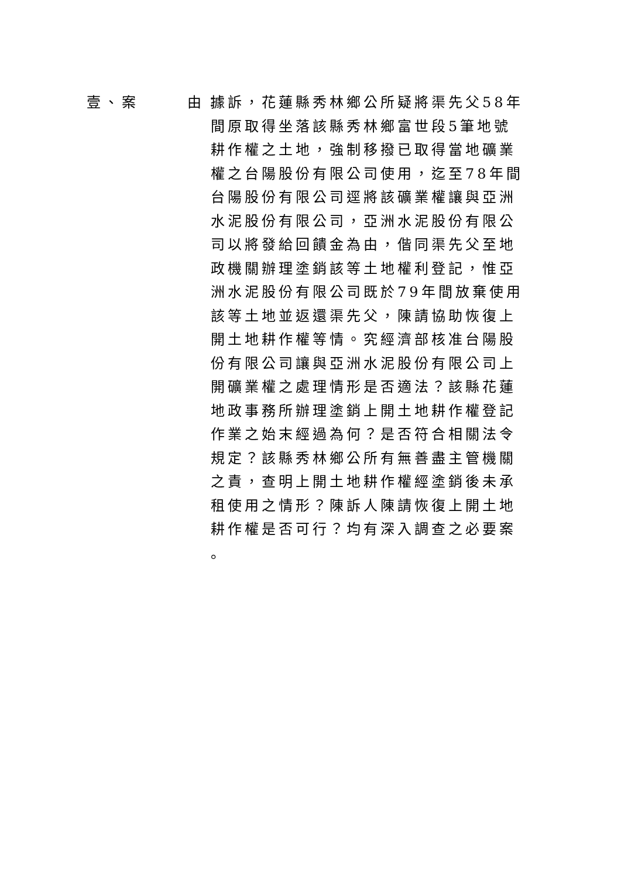壹、案 由： 據訴，花蓮縣秀林鄉公所疑將渠先父58年
間原取得坐落該縣秀林鄉富世段5筆地號
耕作權之土地，強制移撥已取得當地礦業
權之台陽股份有限公司使用，迄至78年間
台陽股份有限公司逕將該礦業權讓與亞洲
水泥股份有限公司，亞洲水泥股份有限公
司以將發給回饋金為由，偕同渠先父至地
政機關辦理塗銷該等土地權利登記，惟亞
洲水泥股份有限公司既於79年間放棄使用
該等土地並返還渠先父，陳請協助恢復上
開土地耕作權等情。究經濟部核准台陽股
份有限公司讓與亞洲水泥股份有限公司上
開礦業權之處理情形是否適法？該縣花蓮
地政事務所辦理塗銷上開土地耕作權登記
作業之始末經過為何？是否符合相關法令
規定？該縣秀林鄉公所有無善盡主管機關
之責，查明上開土地耕作權經塗銷後未承
租使用之情形？陳訴人陳請恢復上開土地
耕作權是否可行？均有深入調查之必要案
。